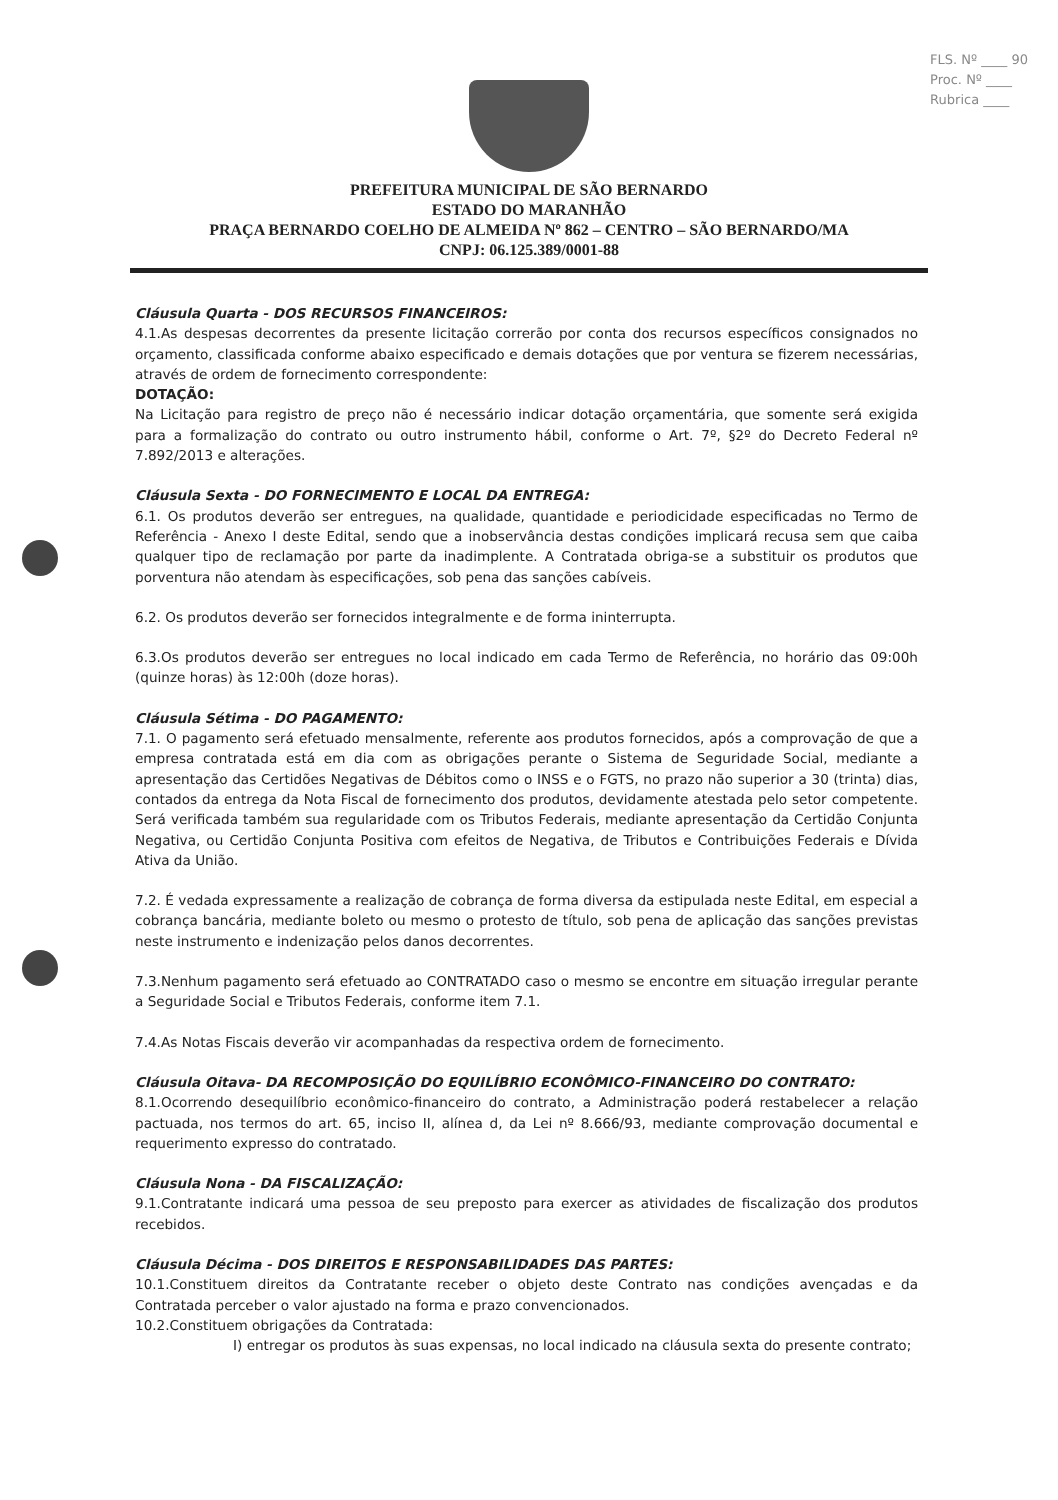FLS. Nº ____ 90
Proc. Nº ____
Rubrica ____
PREFEITURA MUNICIPAL DE SÃO BERNARDO
ESTADO DO MARANHÃO
PRAÇA BERNARDO COELHO DE ALMEIDA Nº 862 – CENTRO – SÃO BERNARDO/MA
CNPJ: 06.125.389/0001-88
Cláusula Quarta - DOS RECURSOS FINANCEIROS:
4.1.As despesas decorrentes da presente licitação correrão por conta dos recursos específicos consignados no orçamento, classificada conforme abaixo especificado e demais dotações que por ventura se fizerem necessárias, através de ordem de fornecimento correspondente:
DOTAÇÃO:
Na Licitação para registro de preço não é necessário indicar dotação orçamentária, que somente será exigida para a formalização do contrato ou outro instrumento hábil, conforme o Art. 7º, §2º do Decreto Federal nº 7.892/2013 e alterações.
Cláusula Sexta - DO FORNECIMENTO E LOCAL DA ENTREGA:
6.1. Os produtos deverão ser entregues, na qualidade, quantidade e periodicidade especificadas no Termo de Referência - Anexo I deste Edital, sendo que a inobservância destas condições implicará recusa sem que caiba qualquer tipo de reclamação por parte da inadimplente. A Contratada obriga-se a substituir os produtos que porventura não atendam às especificações, sob pena das sanções cabíveis.
6.2. Os produtos deverão ser fornecidos integralmente e de forma ininterrupta.
6.3.Os produtos deverão ser entregues no local indicado em cada Termo de Referência, no horário das 09:00h (quinze horas) às 12:00h (doze horas).
Cláusula Sétima - DO PAGAMENTO:
7.1. O pagamento será efetuado mensalmente, referente aos produtos fornecidos, após a comprovação de que a empresa contratada está em dia com as obrigações perante o Sistema de Seguridade Social, mediante a apresentação das Certidões Negativas de Débitos como o INSS e o FGTS, no prazo não superior a 30 (trinta) dias, contados da entrega da Nota Fiscal de fornecimento dos produtos, devidamente atestada pelo setor competente. Será verificada também sua regularidade com os Tributos Federais, mediante apresentação da Certidão Conjunta Negativa, ou Certidão Conjunta Positiva com efeitos de Negativa, de Tributos e Contribuições Federais e Dívida Ativa da União.
7.2. É vedada expressamente a realização de cobrança de forma diversa da estipulada neste Edital, em especial a cobrança bancária, mediante boleto ou mesmo o protesto de título, sob pena de aplicação das sanções previstas neste instrumento e indenização pelos danos decorrentes.
7.3.Nenhum pagamento será efetuado ao CONTRATADO caso o mesmo se encontre em situação irregular perante a Seguridade Social e Tributos Federais, conforme item 7.1.
7.4.As Notas Fiscais deverão vir acompanhadas da respectiva ordem de fornecimento.
Cláusula Oitava- DA RECOMPOSIÇÃO DO EQUILÍBRIO ECONÔMICO-FINANCEIRO DO CONTRATO:
8.1.Ocorrendo desequilíbrio econômico-financeiro do contrato, a Administração poderá restabelecer a relação pactuada, nos termos do art. 65, inciso II, alínea d, da Lei nº 8.666/93, mediante comprovação documental e requerimento expresso do contratado.
Cláusula Nona - DA FISCALIZAÇÃO:
9.1.Contratante indicará uma pessoa de seu preposto para exercer as atividades de fiscalização dos produtos recebidos.
Cláusula Décima - DOS DIREITOS E RESPONSABILIDADES DAS PARTES:
10.1.Constituem direitos da Contratante receber o objeto deste Contrato nas condições avençadas e da Contratada perceber o valor ajustado na forma e prazo convencionados.
10.2.Constituem obrigações da Contratada:
I) entregar os produtos às suas expensas, no local indicado na cláusula sexta do presente contrato;